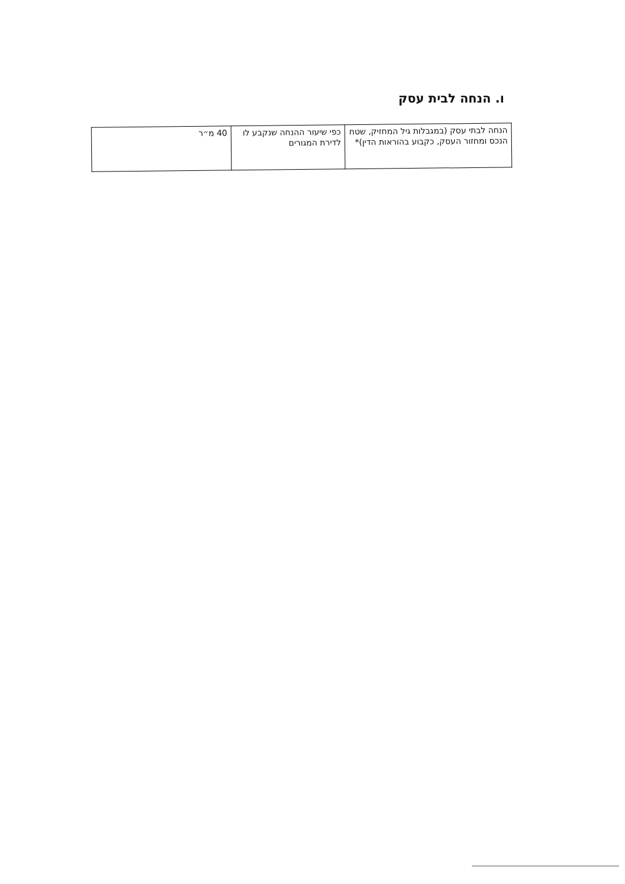ו. הנחה לבית עסק
| הנחה לבתי עסק (במגבלות גיל המחזיק, שטח הנכס ומחזור העסק, כקבוע בהוראות הדין)* | כפי שיעור ההנחה שנקבע לו לדירת המגורים | 40 מ״ר |